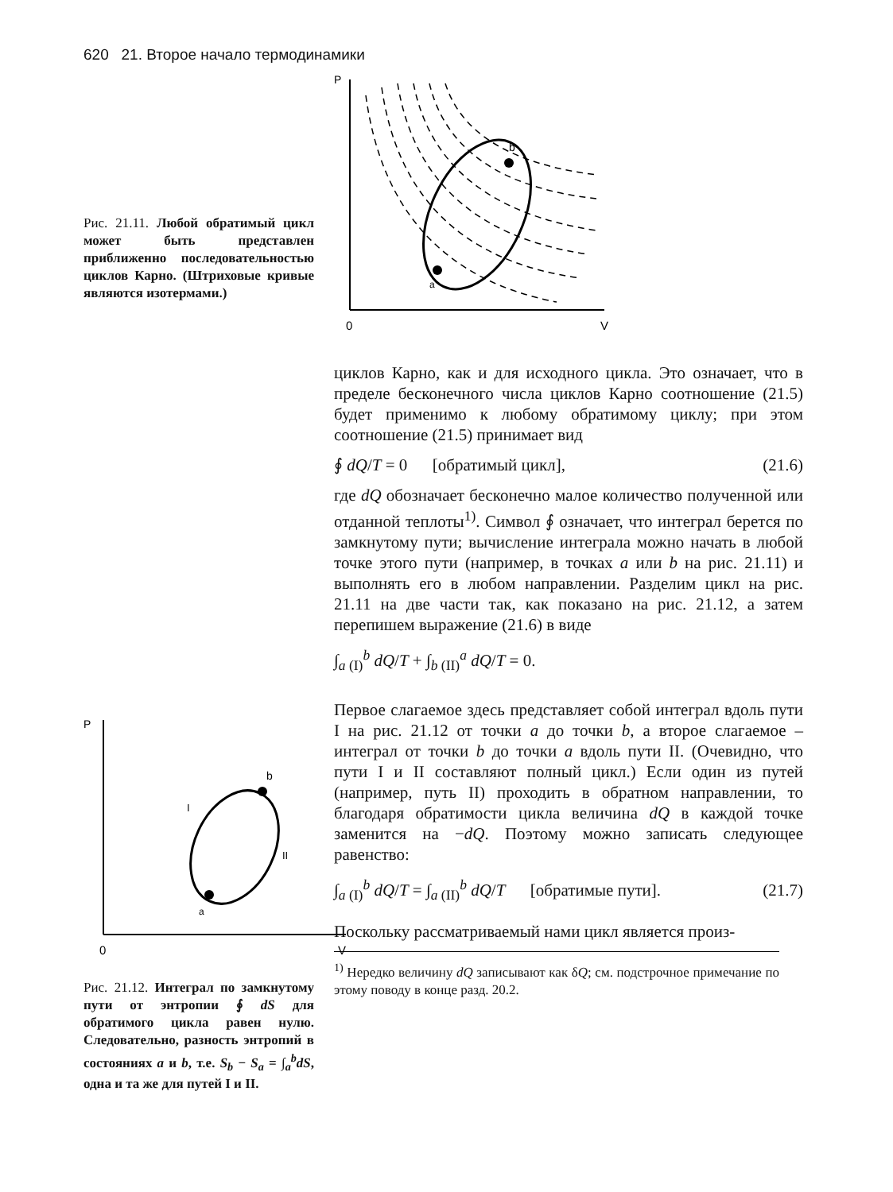620 21. Второе начало термодинамики
Рис. 21.11. Любой обратимый цикл может быть представлен приближенно последовательностью циклов Карно. (Штриховые кривые являются изотермами.)
P
0
V
b
a
P
0
V
b
a
I
II
Рис. 21.12. Интеграл по замкнутому пути от энтропии ∮ dS для обратимого цикла равен нулю. Следовательно, разность энтропий в состояниях a и b, т.е. S<sub>b</sub> − S<sub>a</sub> = ∫<sub>a</sub><sup>b</sup>dS, одна и та же для путей I и II.
циклов Карно, как и для исходного цикла. Это означает, что в пределе бесконечного числа циклов Карно соотношение (21.5) будет применимо к любому обратимому циклу; при этом соотношение (21.5) принимает вид
∮ dQ/T = 0 [обратимый цикл], (21.6)
где dQ обозначает бесконечно малое количество полученной или отданной теплоты<sup>1)</sup>. Символ ∮ означает, что интеграл берется по замкнутому пути; вычисление интеграла можно начать в любой точке этого пути (например, в точках a или b на рис. 21.11) и выполнять его в любом направлении. Разделим цикл на рис. 21.11 на две части так, как показано на рис. 21.12, а затем перепишем выражение (21.6) в виде
∫<sub>a (I)</sub><sup>b</sup> dQ/T + ∫<sub>b (II)</sub><sup>a</sup> dQ/T = 0.
Первое слагаемое здесь представляет собой интеграл вдоль пути I на рис. 21.12 от точки a до точки b, а второе слагаемое – интеграл от точки b до точки a вдоль пути II. (Очевидно, что пути I и II составляют полный цикл.) Если один из путей (например, путь II) проходить в обратном направлении, то благодаря обратимости цикла величина dQ в каждой точке заменится на −dQ. Поэтому можно записать следующее равенство:
∫<sub>a (I)</sub><sup>b</sup> dQ/T = ∫<sub>a (II)</sub><sup>b</sup> dQ/T [обратимые пути]. (21.7)
Поскольку рассматриваемый нами цикл является произ-
<sup>1)</sup> Нередко величину dQ записывают как δQ; см. подстрочное примечание по этому поводу в конце разд. 20.2.